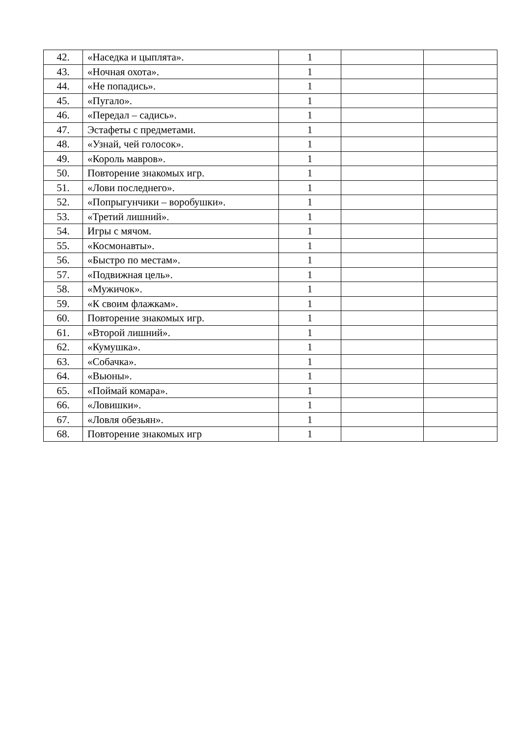| 42. | «Наседка и цыплята». | 1 | | |
| 43. | «Ночная охота». | 1 | | |
| 44. | «Не попадись». | 1 | | |
| 45. | «Пугало». | 1 | | |
| 46. | «Передал – садись». | 1 | | |
| 47. | Эстафеты с предметами. | 1 | | |
| 48. | «Узнай, чей голосок». | 1 | | |
| 49. | «Король мавров». | 1 | | |
| 50. | Повторение знакомых игр. | 1 | | |
| 51. | «Лови последнего». | 1 | | |
| 52. | «Попрыгунчики – воробушки». | 1 | | |
| 53. | «Третий лишний». | 1 | | |
| 54. | Игры с мячом. | 1 | | |
| 55. | «Космонавты». | 1 | | |
| 56. | «Быстро по местам». | 1 | | |
| 57. | «Подвижная цель». | 1 | | |
| 58. | «Мужичок». | 1 | | |
| 59. | «К своим флажкам». | 1 | | |
| 60. | Повторение знакомых игр. | 1 | | |
| 61. | «Второй лишний». | 1 | | |
| 62. | «Кумушка». | 1 | | |
| 63. | «Собачка». | 1 | | |
| 64. | «Вьюны». | 1 | | |
| 65. | «Поймай комара». | 1 | | |
| 66. | «Ловишки». | 1 | | |
| 67. | «Ловля обезьян». | 1 | | |
| 68. | Повторение знакомых игр | 1 | | |